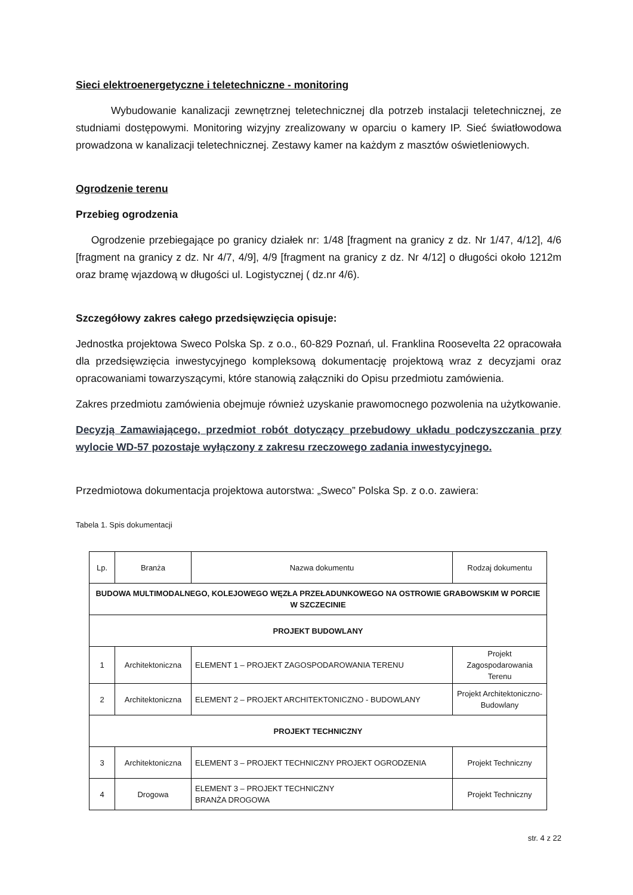Sieci elektroenergetyczne i teletechniczne - monitoring
Wybudowanie kanalizacji zewnętrznej teletechnicznej dla potrzeb instalacji teletechnicznej, ze studniami dostępowymi. Monitoring wizyjny zrealizowany w oparciu o kamery IP. Sieć światłowodowa prowadzona w kanalizacji teletechnicznej. Zestawy kamer na każdym z masztów oświetleniowych.
Ogrodzenie terenu
Przebieg ogrodzenia
Ogrodzenie przebiegające po granicy działek nr: 1/48 [fragment na granicy z dz. Nr 1/47, 4/12], 4/6 [fragment na granicy z dz. Nr 4/7, 4/9], 4/9 [fragment na granicy z dz. Nr 4/12] o długości około 1212m oraz bramę wjazdową w długości ul. Logistycznej ( dz.nr 4/6).
Szczegółowy zakres całego przedsięwzięcia opisuje:
Jednostka projektowa Sweco Polska Sp. z o.o., 60-829 Poznań, ul. Franklina Roosevelta 22 opracowała dla przedsięwzięcia inwestycyjnego kompleksową dokumentację projektową wraz z decyzjami oraz opracowaniami towarzyszącymi, które stanowią załączniki do Opisu przedmiotu zamówienia.
Zakres przedmiotu zamówienia obejmuje również uzyskanie prawomocnego pozwolenia na użytkowanie.
Decyzją Zamawiającego, przedmiot robót dotyczący przebudowy układu podczyszczania przy wylocie WD-57 pozostaje wyłączony z zakresu rzeczowego zadania inwestycyjnego.
Przedmiotowa dokumentacja projektowa autorstwa: „Sweco” Polska Sp. z o.o. zawiera:
Tabela 1. Spis dokumentacji
| Lp. | Branża | Nazwa dokumentu | Rodzaj dokumentu |
| BUDOWA MULTIMODALNEGO, KOLEJOWEGO WĘZŁA PRZEŁADUNKOWEGO NA OSTROWIE GRABOWSKIM W PORCIE W SZCZECINIE | | | |
| PROJEKT BUDOWLANY | | | |
| 1 | Architektoniczna | ELEMENT 1 – PROJEKT ZAGOSPODAROWANIA TERENU | Projekt Zagospodarowania Terenu |
| 2 | Architektoniczna | ELEMENT 2 – PROJEKT ARCHITEKTONICZNO - BUDOWLANY | Projekt Architektoniczno-Budowlany |
| PROJEKT TECHNICZNY | | | |
| 3 | Architektoniczna | ELEMENT 3 – PROJEKT TECHNICZNY PROJEKT OGRODZENIA | Projekt Techniczny |
| 4 | Drogowa | ELEMENT 3 – PROJEKT TECHNICZNY BRANŻA DROGOWA | Projekt Techniczny |
str. 4 z 22